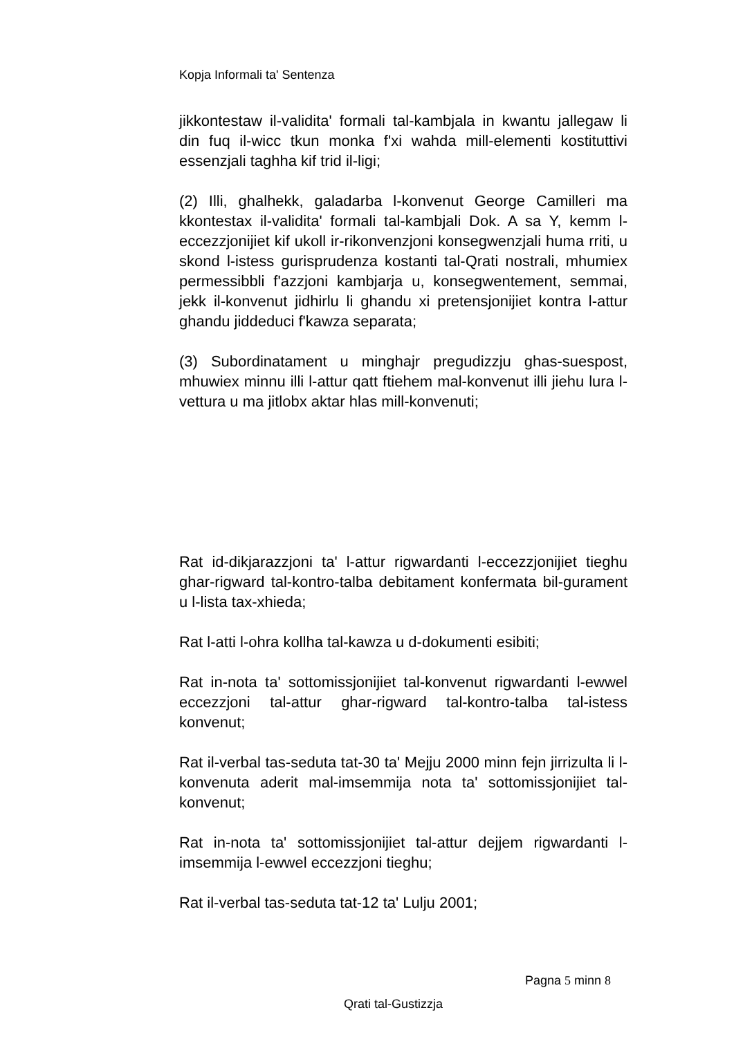Kopja Informali ta' Sentenza
jikkontestaw il-validita' formali tal-kambjala in kwantu jallegaw li din fuq il-wicc tkun monka f'xi wahda mill-elementi kostituttivi essenzjali taghha kif trid il-ligi;
(2) Illi, ghalhekk, galadarba l-konvenut George Camilleri ma kkontestax il-validita' formali tal-kambjali Dok. A sa Y, kemm l-eccezzjonijiet kif ukoll ir-rikonvenzjoni konsegwenzjali huma rriti, u skond l-istess gurisprudenza kostanti tal-Qrati nostrali, mhumiex permessibbli f'azzjoni kambjarja u, konsegwentement, semmai, jekk il-konvenut jidhirlu li ghandu xi pretensjonijiet kontra l-attur ghandu jiddeduci f'kawza separata;
(3) Subordinatament u minghajr pregudizzju ghas-suespost, mhuwiex minnu illi l-attur qatt ftiehem mal-konvenut illi jiehu lura l-vettura u ma jitlobx aktar hlas mill-konvenuti;
Rat id-dikjarazzjoni ta' l-attur rigwardanti l-eccezzjonijiet tieghu ghar-rigward tal-kontro-talba debitament konfermata bil-gurament u l-lista tax-xhieda;
Rat l-atti l-ohra kollha tal-kawza u d-dokumenti esibiti;
Rat in-nota ta' sottomissjonijiet tal-konvenut rigwardanti l-ewwel eccezzjoni tal-attur ghar-rigward tal-kontro-talba tal-istess konvenut;
Rat il-verbal tas-seduta tat-30 ta' Mejju 2000 minn fejn jirrizulta li l-konvenuta aderit mal-imsemmija nota ta' sottomissjonijiet tal-konvenut;
Rat in-nota ta' sottomissjonijiet tal-attur dejjem rigwardanti l-imsemmija l-ewwel eccezzjoni tieghu;
Rat il-verbal tas-seduta tat-12 ta' Lulju 2001;
Pagna 5 minn 8
Qrati tal-Gustizzja